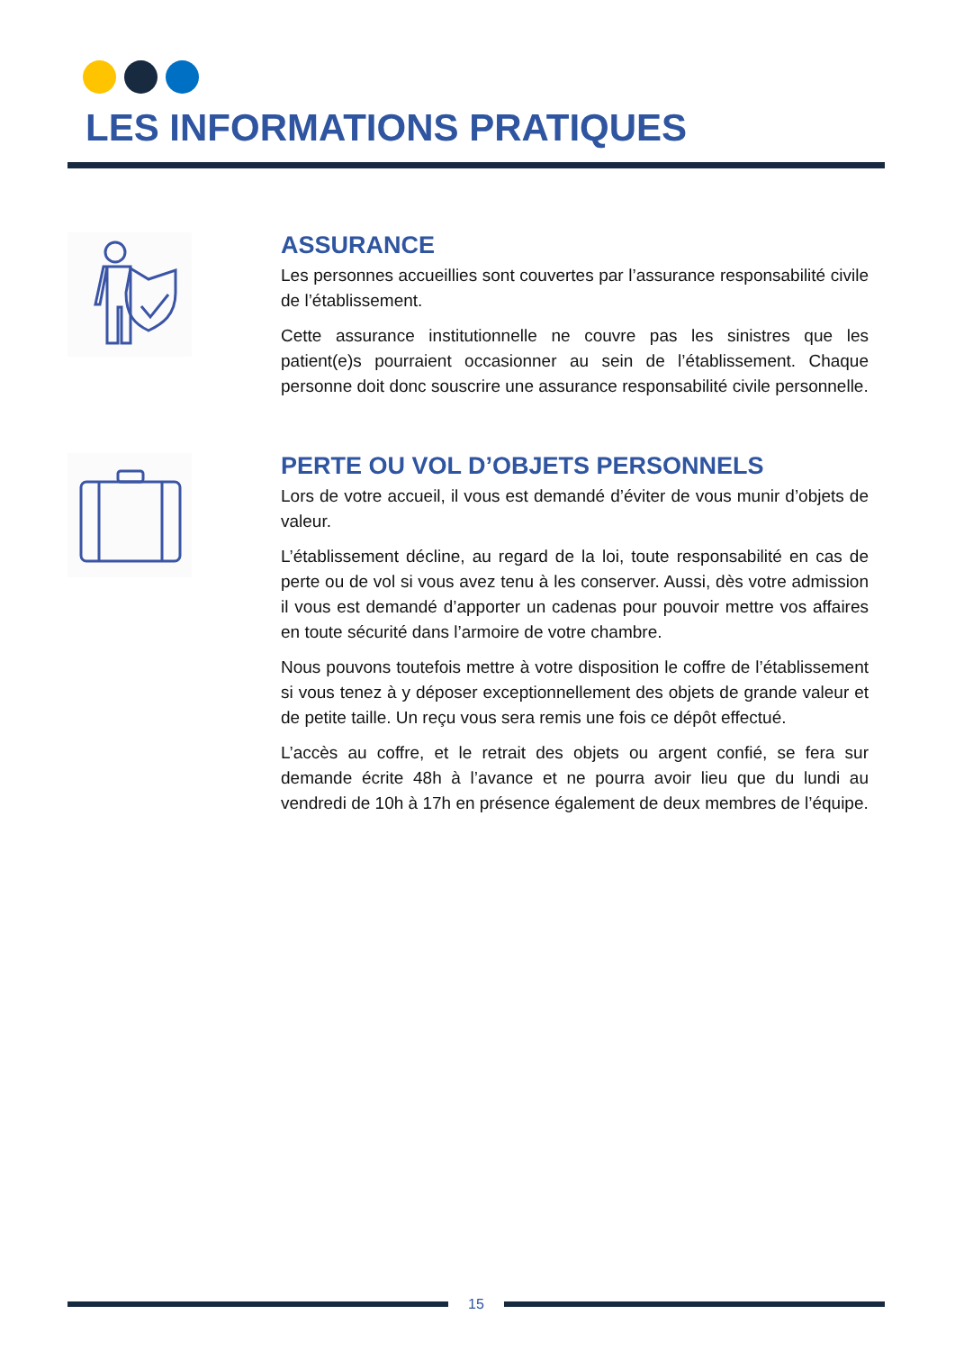LES INFORMATIONS PRATIQUES
ASSURANCE
Les personnes accueillies sont couvertes par l’assurance responsabilité civile de l’établissement.
Cette assurance institutionnelle ne couvre pas les sinistres que les patient(e)s pourraient occasionner au sein de l’établissement. Chaque personne doit donc souscrire une assurance responsabilité civile personnelle.
PERTE OU VOL D’OBJETS PERSONNELS
Lors de votre accueil, il vous est demandé d’éviter de vous munir d’objets de valeur.
L’établissement décline, au regard de la loi, toute responsabilité en cas de perte ou de vol si vous avez tenu à les conserver. Aussi, dès votre admission il vous est demandé d’apporter un cadenas pour pouvoir mettre vos affaires en toute sécurité dans l’armoire de votre chambre.
Nous pouvons toutefois mettre à votre disposition le coffre de l’établissement si vous tenez à y déposer exceptionnellement des objets de grande valeur et de petite taille. Un reçu vous sera remis une fois ce dépôt effectué.
L’accès au coffre, et le retrait des objets ou argent confié, se fera sur demande écrite 48h à l’avance et ne pourra avoir lieu que du lundi au vendredi de 10h à 17h en présence également de deux membres de l’équipe.
15